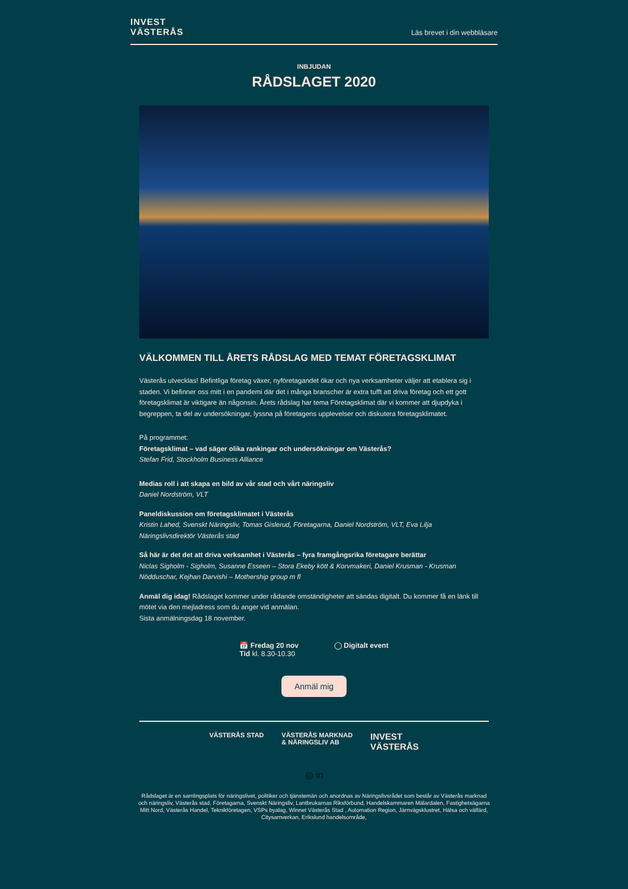INVEST
VÄSTERÅS
Läs brevet i din webbläsare
INBJUDAN
RÅDSLAGET 2020
VÄLKOMMEN TILL ÅRETS RÅDSLAG MED TEMAT FÖRETAGSKLIMAT
Västerås utvecklas! Befintliga företag växer, nyföretagandet ökar och nya verksamheter väljer att etablera sig i staden. Vi befinner oss mitt i en pandemi där det i många branscher är extra tufft att driva företag och ett gott företagsklimat är viktigare än någonsin. Årets rådslag har tema Företagsklimat där vi kommer att djupdyka i begreppen, ta del av undersökningar, lyssna på företagens upplevelser och diskutera företagsklimatet.
På programmet:
Företagsklimat – vad säger olika rankingar och undersökningar om Västerås?
Stefan Frid, Stockholm Business Alliance
Medias roll i att skapa en bild av vår stad och vårt näringsliv
Daniel Nordström, VLT
Paneldiskussion om företagsklimatet i Västerås
Kristin Lahed, Svenskt Näringsliv, Tomas Gislerud, Företagarna, Daniel Nordström, VLT, Eva Lilja Näringslivsdirektör Västerås stad
Så här är det det att driva verksamhet i Västerås – fyra framgångsrika företagare berättar
Niclas Sigholm - Sigholm, Susanne Esseen – Stora Ekeby kött & Korvmakeri, Daniel Krusman - Krusman Nödduschar, Kejhan Darvishi – Mothership group m fl
Anmäl dig idag! Rådslaget kommer under rådande omständigheter att sändas digitalt. Du kommer få en länk till mötet via den mejladress som du anger vid anmälan.
Sista anmälningsdag 18 november.
📅 Fredag 20 nov
Tid kl. 8.30-10.30
◯ Digitalt event
Anmäl mig
VÄSTERÅS STAD VÄSTERÅS MARKNAD
& NÄRINGSLIV AB
INVEST
VÄSTERÅS
◎ in
Rådslaget är en samlingsplats för näringslivet, politiker och tjänstemän och anordnas av Näringslivsrådet som består av Västerås marknad och näringsliv, Västerås stad, Företagarna, Svenskt Näringsliv, Lantbrukarnas Riksförbund, Handelskammaren Mälardalen, Fastighetsägarna Mitt Nord, Västerås Handel, Teknikföretagen, VSPs byalag, Winnet Västerås Stad , Automation Region, Järnvägsklustret, Hälsa och välfärd, Citysamverkan, Erikslund handelsområde,